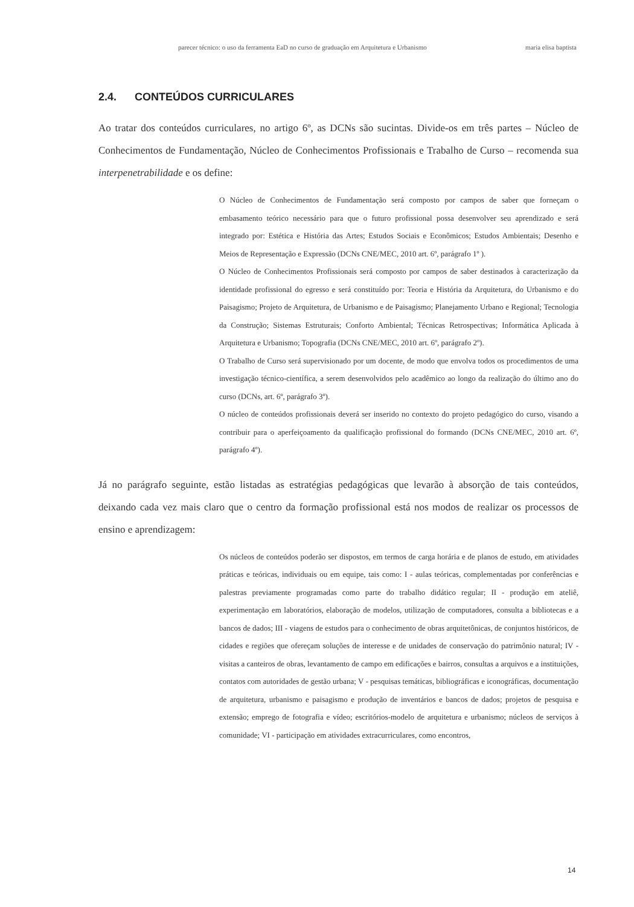parecer técnico: o uso da ferramenta EaD no curso de graduação em Arquitetura e Urbanismo maria elisa baptista
2.4. CONTEÚDOS CURRICULARES
Ao tratar dos conteúdos curriculares, no artigo 6º, as DCNs são sucintas. Divide-os em três partes – Núcleo de Conhecimentos de Fundamentação, Núcleo de Conhecimentos Profissionais e Trabalho de Curso – recomenda sua interpenetrabilidade e os define:
O Núcleo de Conhecimentos de Fundamentação será composto por campos de saber que forneçam o embasamento teórico necessário para que o futuro profissional possa desenvolver seu aprendizado e será integrado por: Estética e História das Artes; Estudos Sociais e Econômicos; Estudos Ambientais; Desenho e Meios de Representação e Expressão (DCNs CNE/MEC, 2010 art. 6º, parágrafo 1º ).
O Núcleo de Conhecimentos Profissionais será composto por campos de saber destinados à caracterização da identidade profissional do egresso e será constituído por: Teoria e História da Arquitetura, do Urbanismo e do Paisagismo; Projeto de Arquitetura, de Urbanismo e de Paisagismo; Planejamento Urbano e Regional; Tecnologia da Construção; Sistemas Estruturais; Conforto Ambiental; Técnicas Retrospectivas; Informática Aplicada à Arquitetura e Urbanismo; Topografia (DCNs CNE/MEC, 2010 art. 6º, parágrafo 2º).
O Trabalho de Curso será supervisionado por um docente, de modo que envolva todos os procedimentos de uma investigação técnico-científica, a serem desenvolvidos pelo acadêmico ao longo da realização do último ano do curso (DCNs, art. 6º, parágrafo 3º).
O núcleo de conteúdos profissionais deverá ser inserido no contexto do projeto pedagógico do curso, visando a contribuir para o aperfeiçoamento da qualificação profissional do formando (DCNs CNE/MEC, 2010 art. 6º, parágrafo 4º).
Já no parágrafo seguinte, estão listadas as estratégias pedagógicas que levarão à absorção de tais conteúdos, deixando cada vez mais claro que o centro da formação profissional está nos modos de realizar os processos de ensino e aprendizagem:
Os núcleos de conteúdos poderão ser dispostos, em termos de carga horária e de planos de estudo, em atividades práticas e teóricas, individuais ou em equipe, tais como: I - aulas teóricas, complementadas por conferências e palestras previamente programadas como parte do trabalho didático regular; II - produção em ateliê, experimentação em laboratórios, elaboração de modelos, utilização de computadores, consulta a bibliotecas e a bancos de dados; III - viagens de estudos para o conhecimento de obras arquitetônicas, de conjuntos históricos, de cidades e regiões que ofereçam soluções de interesse e de unidades de conservação do patrimônio natural; IV - visitas a canteiros de obras, levantamento de campo em edificações e bairros, consultas a arquivos e a instituições, contatos com autoridades de gestão urbana; V - pesquisas temáticas, bibliográficas e iconográficas, documentação de arquitetura, urbanismo e paisagismo e produção de inventários e bancos de dados; projetos de pesquisa e extensão; emprego de fotografia e vídeo; escritórios-modelo de arquitetura e urbanismo; núcleos de serviços à comunidade; VI - participação em atividades extracurriculares, como encontros,
14